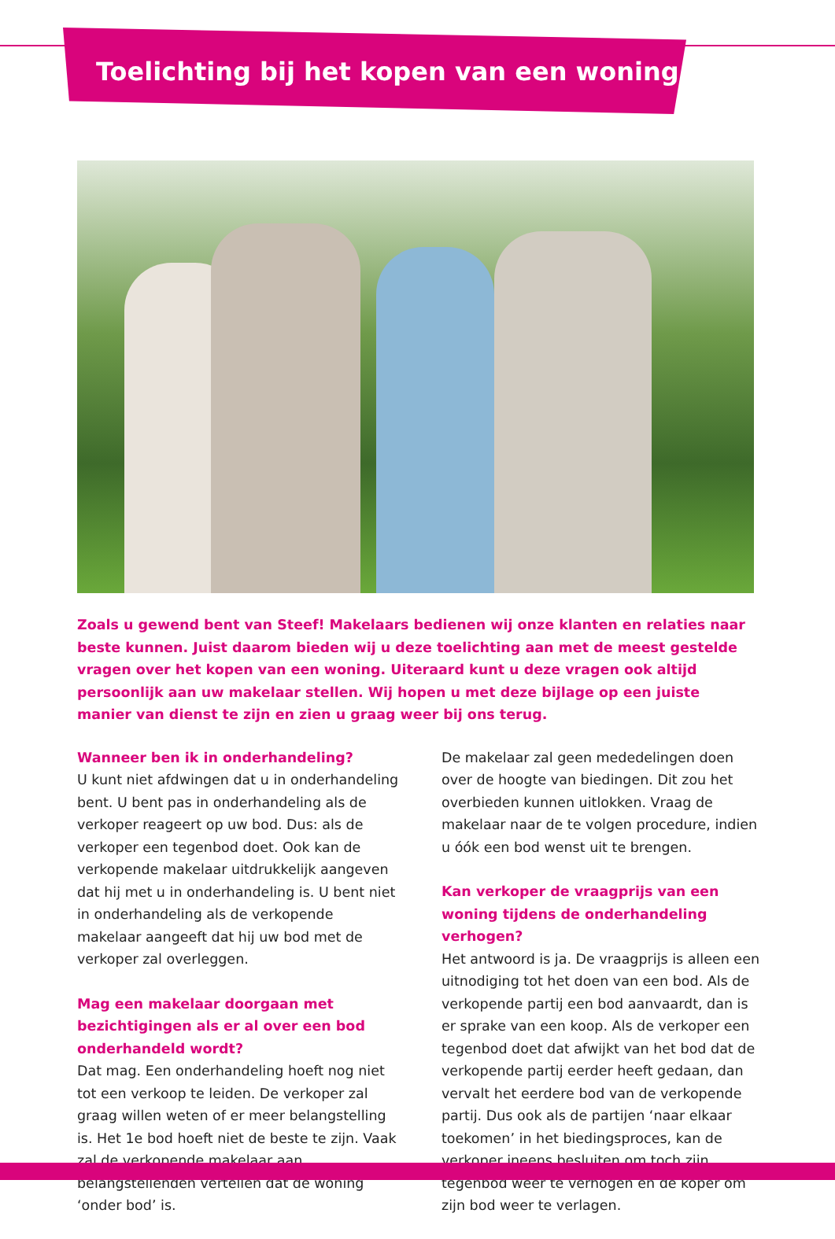Toelichting bij het kopen van een woning
Zoals u gewend bent van Steef! Makelaars bedienen wij onze klanten en relaties naar beste kunnen. Juist daarom bieden wij u deze toelichting aan met de meest gestelde vragen over het kopen van een woning. Uiteraard kunt u deze vragen ook altijd persoonlijk aan uw makelaar stellen. Wij hopen u met deze bijlage op een juiste manier van dienst te zijn en zien u graag weer bij ons terug.
Wanneer ben ik in onderhandeling?
U kunt niet afdwingen dat u in onderhandeling bent. U bent pas in onderhandeling als de verkoper reageert op uw bod. Dus: als de verkoper een tegenbod doet. Ook kan de verkopende makelaar uitdrukkelijk aangeven dat hij met u in onderhandeling is. U bent niet in onderhandeling als de verkopende makelaar aangeeft dat hij uw bod met de verkoper zal overleggen.
Mag een makelaar doorgaan met bezichtigingen als er al over een bod onderhandeld wordt?
Dat mag. Een onderhandeling hoeft nog niet tot een verkoop te leiden. De verkoper zal graag willen weten of er meer belangstelling is. Het 1e bod hoeft niet de beste te zijn. Vaak zal de verkopende makelaar aan belangstellenden vertellen dat de woning ‘onder bod’ is.
De makelaar zal geen mededelingen doen over de hoogte van biedingen. Dit zou het overbieden kunnen uitlokken. Vraag de makelaar naar de te volgen procedure, indien u óók een bod wenst uit te brengen.
Kan verkoper de vraagprijs van een woning tijdens de onderhandeling verhogen?
Het antwoord is ja. De vraagprijs is alleen een uitnodiging tot het doen van een bod. Als de verkopende partij een bod aanvaardt, dan is er sprake van een koop. Als de verkoper een tegenbod doet dat afwijkt van het bod dat de verkopende partij eerder heeft gedaan, dan vervalt het eerdere bod van de verkopende partij. Dus ook als de partijen ‘naar elkaar toekomen’ in het biedingsproces, kan de verkoper ineens besluiten om toch zijn tegenbod weer te verhogen en de koper om zijn bod weer te verlagen.